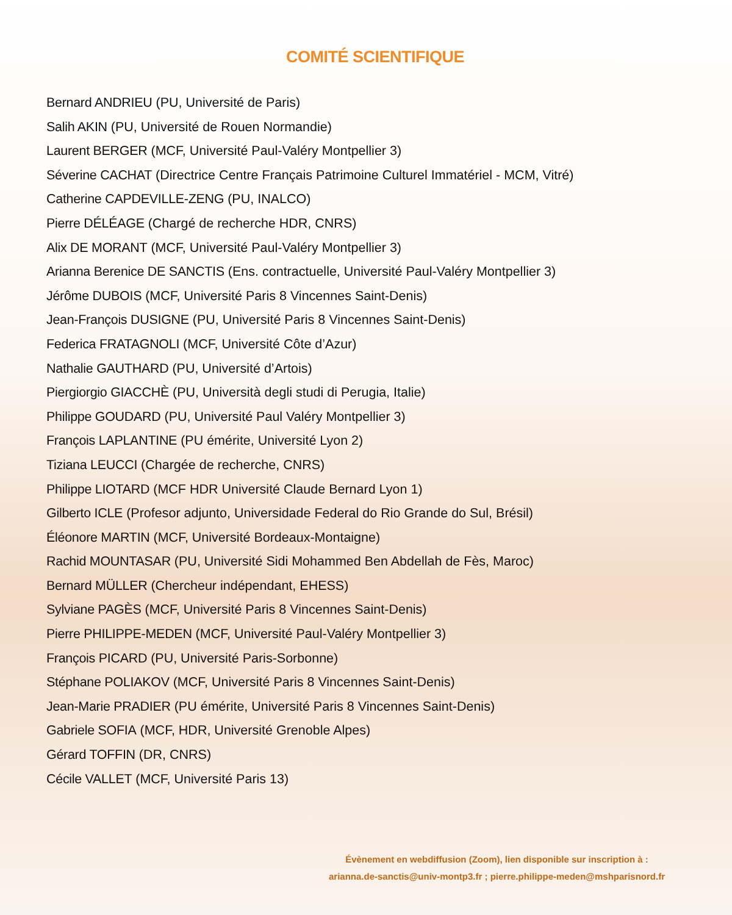COMITÉ SCIENTIFIQUE
Bernard ANDRIEU (PU, Université de Paris)
Salih AKIN (PU, Université de Rouen Normandie)
Laurent BERGER (MCF, Université Paul-Valéry Montpellier 3)
Séverine CACHAT (Directrice Centre Français Patrimoine Culturel Immatériel - MCM, Vitré)
Catherine CAPDEVILLE-ZENG (PU, INALCO)
Pierre DÉLÉAGE (Chargé de recherche HDR, CNRS)
Alix DE MORANT (MCF, Université Paul-Valéry Montpellier 3)
Arianna Berenice DE SANCTIS (Ens. contractuelle, Université Paul-Valéry Montpellier 3)
Jérôme DUBOIS (MCF, Université Paris 8 Vincennes Saint-Denis)
Jean-François DUSIGNE (PU, Université Paris 8 Vincennes Saint-Denis)
Federica FRATAGNOLI (MCF, Université Côte d’Azur)
Nathalie GAUTHARD (PU, Université d’Artois)
Piergiorgio GIACCHÈ (PU, Università degli studi di Perugia, Italie)
Philippe GOUDARD (PU, Université Paul Valéry Montpellier 3)
François LAPLANTINE (PU émérite, Université Lyon 2)
Tiziana LEUCCI (Chargée de recherche, CNRS)
Philippe LIOTARD (MCF HDR Université Claude Bernard Lyon 1)
Gilberto ICLE (Profesor adjunto, Universidade Federal do Rio Grande do Sul, Brésil)
Éléonore MARTIN (MCF, Université Bordeaux-Montaigne)
Rachid MOUNTASAR (PU, Université Sidi Mohammed Ben Abdellah de Fès, Maroc)
Bernard MÜLLER (Chercheur indépendant, EHESS)
Sylviane PAGÈS (MCF, Université Paris 8 Vincennes Saint-Denis)
Pierre PHILIPPE-MEDEN (MCF, Université Paul-Valéry Montpellier 3)
François PICARD (PU, Université Paris-Sorbonne)
Stéphane POLIAKOV (MCF, Université Paris 8 Vincennes Saint-Denis)
Jean-Marie PRADIER (PU émérite, Université Paris 8 Vincennes Saint-Denis)
Gabriele SOFIA (MCF, HDR, Université Grenoble Alpes)
Gérard TOFFIN (DR, CNRS)
Cécile VALLET (MCF, Université Paris 13)
Évènement en webdiffusion (Zoom), lien disponible sur inscription à :
arianna.de-sanctis@univ-montp3.fr ; pierre.philippe-meden@mshparisnord.fr